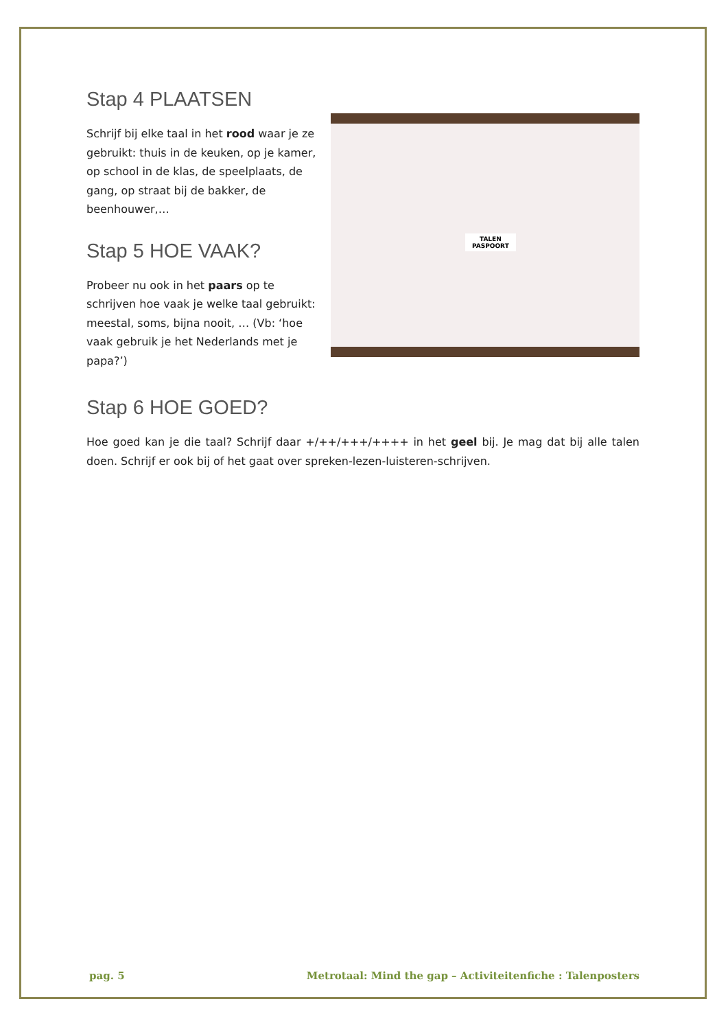Stap 4 PLAATSEN
Schrijf bij elke taal in het rood waar je ze gebruikt: thuis in de keuken, op je kamer, op school in de klas, de speelplaats, de gang, op straat bij de bakker, de beenhouwer,…
Stap 5 HOE VAAK?
Probeer nu ook in het paars op te schrijven hoe vaak je welke taal gebruikt: meestal, soms, bijna nooit, … (Vb: ‘hoe vaak gebruik je het Nederlands met je papa?’)
TALEN
PASPOORT
Stap 6 HOE GOED?
Hoe goed kan je die taal? Schrijf daar +/++/+++/++++ in het geel bij. Je mag dat bij alle talen doen. Schrijf er ook bij of het gaat over spreken-lezen-luisteren-schrijven.
pag. 5 Metrotaal: Mind the gap – Activiteitenfiche : Talenposters